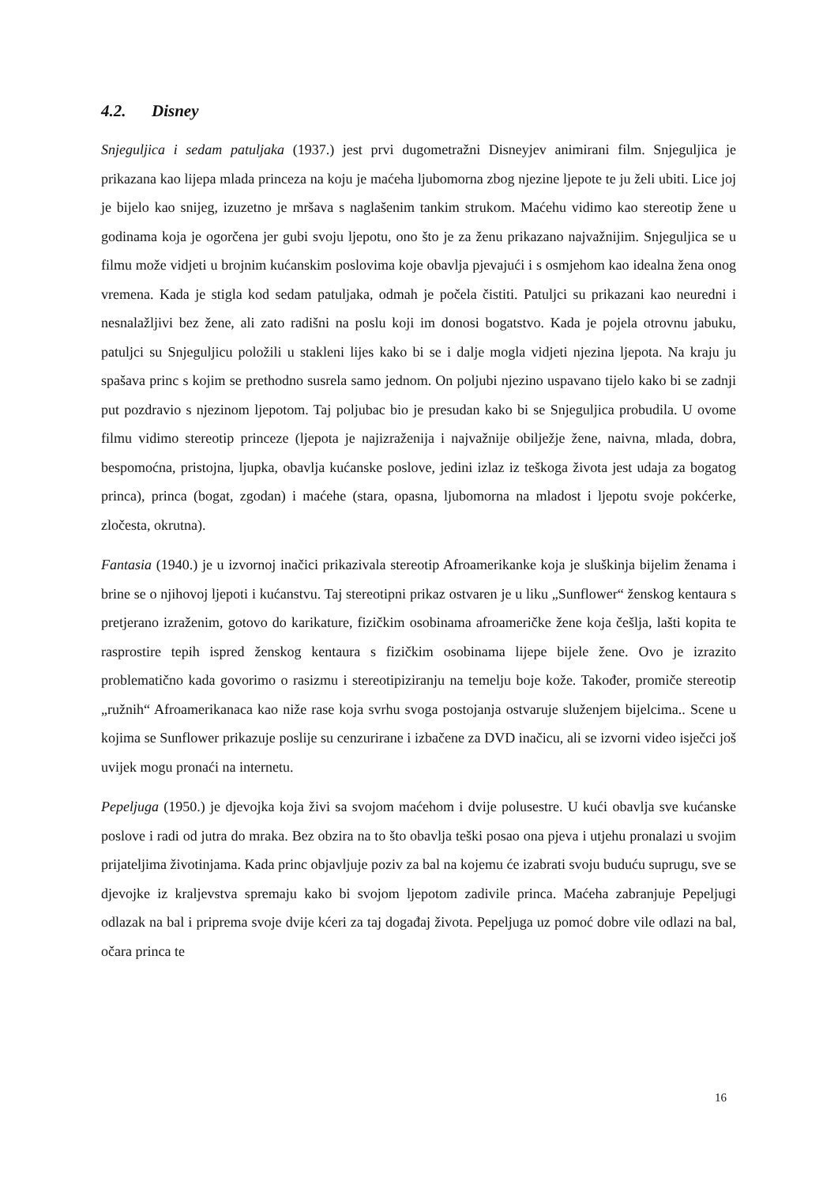4.2. Disney
Snjeguljica i sedam patuljaka (1937.) jest prvi dugometražni Disneyjev animirani film. Snjeguljica je prikazana kao lijepa mlada princeza na koju je maćeha ljubomorna zbog njezine ljepote te ju želi ubiti. Lice joj je bijelo kao snijeg, izuzetno je mršava s naglašenim tankim strukom. Maćehu vidimo kao stereotip žene u godinama koja je ogorčena jer gubi svoju ljepotu, ono što je za ženu prikazano najvažnijim. Snjeguljica se u filmu može vidjeti u brojnim kućanskim poslovima koje obavlja pjevajući i s osmjehom kao idealna žena onog vremena. Kada je stigla kod sedam patuljaka, odmah je počela čistiti. Patuljci su prikazani kao neuredni i nesnalažljivi bez žene, ali zato radišni na poslu koji im donosi bogatstvo. Kada je pojela otrovnu jabuku, patuljci su Snjeguljicu položili u stakleni lijes kako bi se i dalje mogla vidjeti njezina ljepota. Na kraju ju spašava princ s kojim se prethodno susrela samo jednom. On poljubi njezino uspavano tijelo kako bi se zadnji put pozdravio s njezinom ljepotom. Taj poljubac bio je presudan kako bi se Snjeguljica probudila. U ovome filmu vidimo stereotip princeze (ljepota je najizraženija i najvažnije obilježje žene, naivna, mlada, dobra, bespomoćna, pristojna, ljupka, obavlja kućanske poslove, jedini izlaz iz teškoga života jest udaja za bogatog princa), princa (bogat, zgodan) i maćehe (stara, opasna, ljubomorna na mladost i ljepotu svoje pokćerke, zločesta, okrutna).
Fantasia (1940.) je u izvornoj inačici prikazivala stereotip Afroamerikanke koja je sluškinja bijelim ženama i brine se o njihovoj ljepoti i kućanstvu. Taj stereotipni prikaz ostvaren je u liku „Sunflower“ ženskog kentaura s pretjerano izraženim, gotovo do karikature, fizičkim osobinama afroameričke žene koja češlja, lašti kopita te rasprostire tepih ispred ženskog kentaura s fizičkim osobinama lijepe bijele žene. Ovo je izrazito problematično kada govorimo o rasizmu i stereotipiziranju na temelju boje kože. Također, promiče stereotip „ružnih“ Afroamerikanaca kao niže rase koja svrhu svoga postojanja ostvaruje služenjem bijelcima.. Scene u kojima se Sunflower prikazuje poslije su cenzurirane i izbačene za DVD inačicu, ali se izvorni video isječci još uvijek mogu pronaći na internetu.
Pepeljuga (1950.) je djevojka koja živi sa svojom maćehom i dvije polusestre. U kući obavlja sve kućanske poslove i radi od jutra do mraka. Bez obzira na to što obavlja teški posao ona pjeva i utjehu pronalazi u svojim prijateljima životinjama. Kada princ objavljuje poziv za bal na kojemu će izabrati svoju buduću suprugu, sve se djevojke iz kraljevstva spremaju kako bi svojom ljepotom zadivile princa. Maćeha zabranjuje Pepeljugi odlazak na bal i priprema svoje dvije kćeri za taj događaj života. Pepeljuga uz pomoć dobre vile odlazi na bal, očara princa te
16